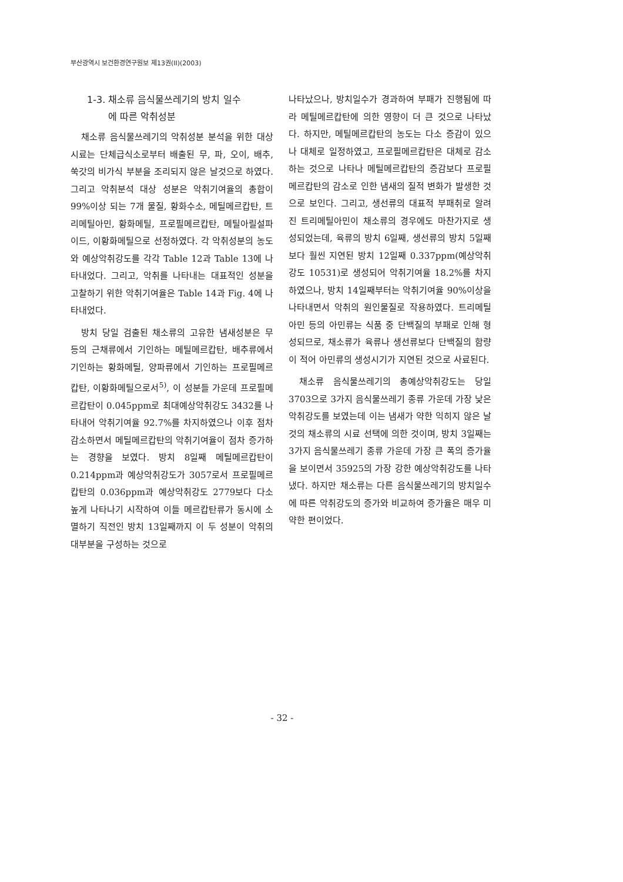부산광역시 보건환경연구원보 제13권(II)(2003)
1-3. 채소류 음식물쓰레기의 방치 일수
에 따른 악취성분
채소류 음식물쓰레기의 악취성분 분석을 위한 대상 시료는 단체급식소로부터 배출된 무, 파, 오이, 배추, 쑥갓의 비가식 부분을 조리되지 않은 날것으로 하였다. 그리고 악취분석 대상 성분은 악취기여율의 총합이 99%이상 되는 7개 물질, 황화수소, 메틸메르캅탄, 트리메틸아민, 황화메틸, 프로필메르캅탄, 메틸아릴설파이드, 이황화메틸으로 선정하였다. 각 악취성분의 농도와 예상악취강도를 각각 Table 12과 Table 13에 나타내었다. 그리고, 악취를 나타내는 대표적인 성분을 고찰하기 위한 악취기여율은 Table 14과 Fig. 4에 나타내었다.
방치 당일 검출된 채소류의 고유한 냄새성분은 무 등의 근채류에서 기인하는 메틸메르캅탄, 배추류에서 기인하는 황화메틸, 양파류에서 기인하는 프로필메르캅탄, 이황화메틸으로서<sup>5)</sup>, 이 성분들 가운데 프로필메르캅탄이 0.045ppm로 최대예상악취강도 3432를 나타내어 악취기여율 92.7%를 차지하였으나 이후 점차 감소하면서 메틸메르캅탄의 악취기여율이 점차 증가하는 경향을 보였다. 방치 8일째 메틸메르캅탄이 0.214ppm과 예상악취강도가 3057로서 프로필메르캅탄의 0.036ppm과 예상악취강도 2779보다 다소 높게 나타나기 시작하여 이들 메르캅탄류가 동시에 소멸하기 직전인 방치 13일째까지 이 두 성분이 악취의 대부분을 구성하는 것으로
나타났으나, 방치일수가 경과하여 부패가 진행됨에 따라 메틸메르캅탄에 의한 영향이 더 큰 것으로 나타났다. 하지만, 메틸메르캅탄의 농도는 다소 증감이 있으나 대체로 일정하였고, 프로필메르캅탄은 대체로 감소하는 것으로 나타나 메틸메르캅탄의 증감보다 프로필메르캅탄의 감소로 인한 냄새의 질적 변화가 발생한 것으로 보인다. 그리고, 생선류의 대표적 부패취로 알려진 트리메틸아민이 채소류의 경우에도 마찬가지로 생성되었는데, 육류의 방치 6일째, 생선류의 방치 5일째보다 훨씬 지연된 방치 12일째 0.337ppm(예상악취강도 10531)로 생성되어 악취기여율 18.2%를 차지하였으나, 방치 14일째부터는 악취기여율 90%이상을 나타내면서 악취의 원인물질로 작용하였다. 트리메틸아민 등의 아민류는 식품 중 단백질의 부패로 인해 형성되므로, 채소류가 육류나 생선류보다 단백질의 함량이 적어 아민류의 생성시기가 지연된 것으로 사료된다.
채소류 음식물쓰레기의 총예상악취강도는 당일 3703으로 3가지 음식물쓰레기 종류 가운데 가장 낮은 악취강도를 보였는데 이는 냄새가 약한 익히지 않은 날 것의 채소류의 시료 선택에 의한 것이며, 방치 3일째는 3가지 음식물쓰레기 종류 가운데 가장 큰 폭의 증가율을 보이면서 35925의 가장 강한 예상악취강도를 나타냈다. 하지만 채소류는 다른 음식물쓰레기의 방치일수에 따른 악취강도의 증가와 비교하여 증가율은 매우 미약한 편이었다.
- 32 -